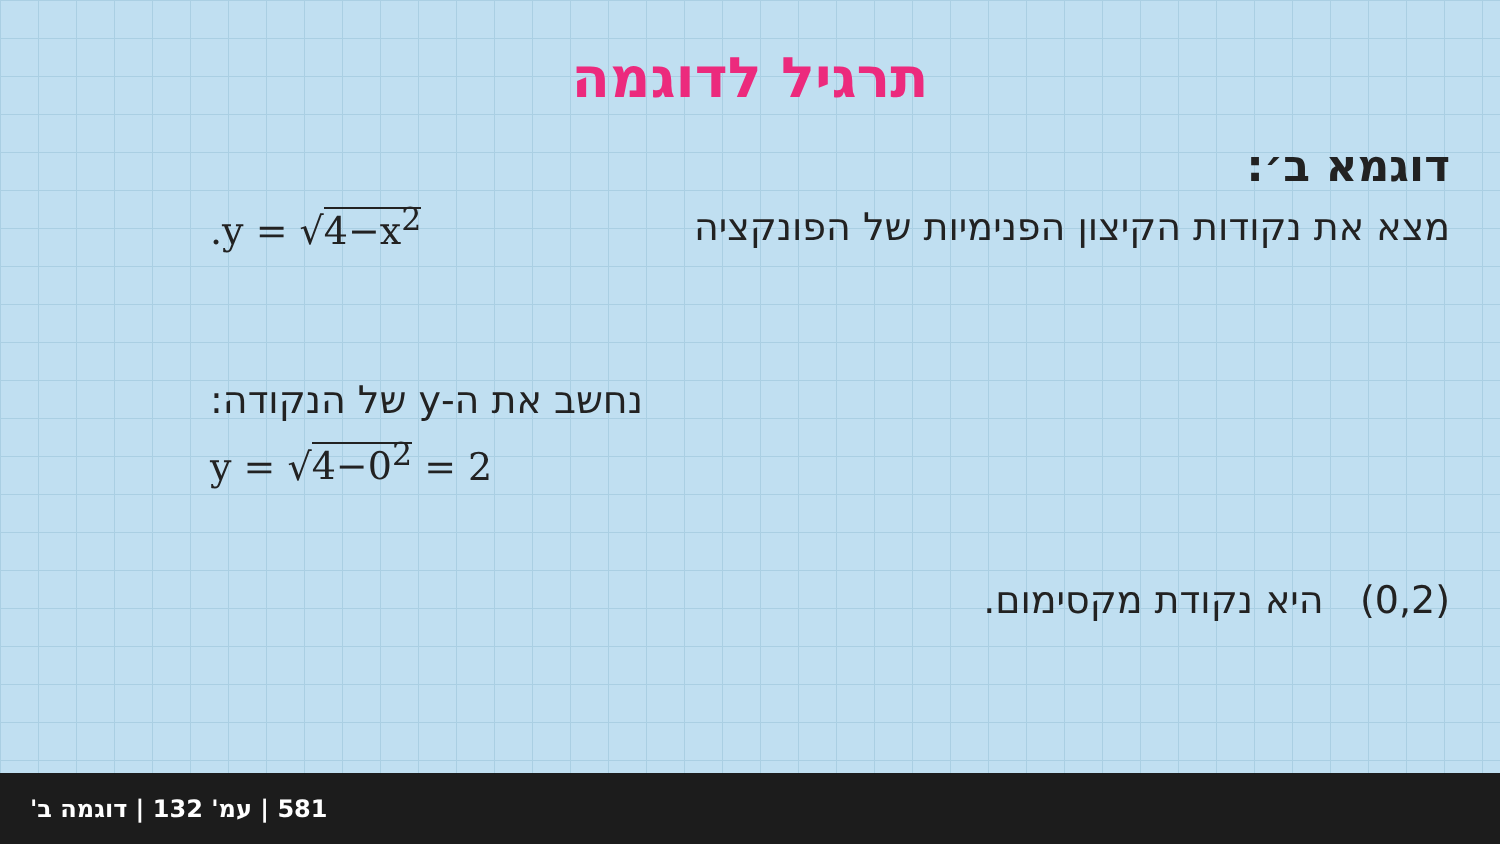תרגיל לדוגמה
דוגמא ב׳:
.y = √4−x<sup>2</sup> מצא את נקודות הקיצון הפנימיות של הפונקציה
נחשב את ה-y של הנקודה:
y = √4−0<sup>2</sup> = 2
(0,2) היא נקודת מקסימום.
581 | עמ' 132 | דוגמה ב'